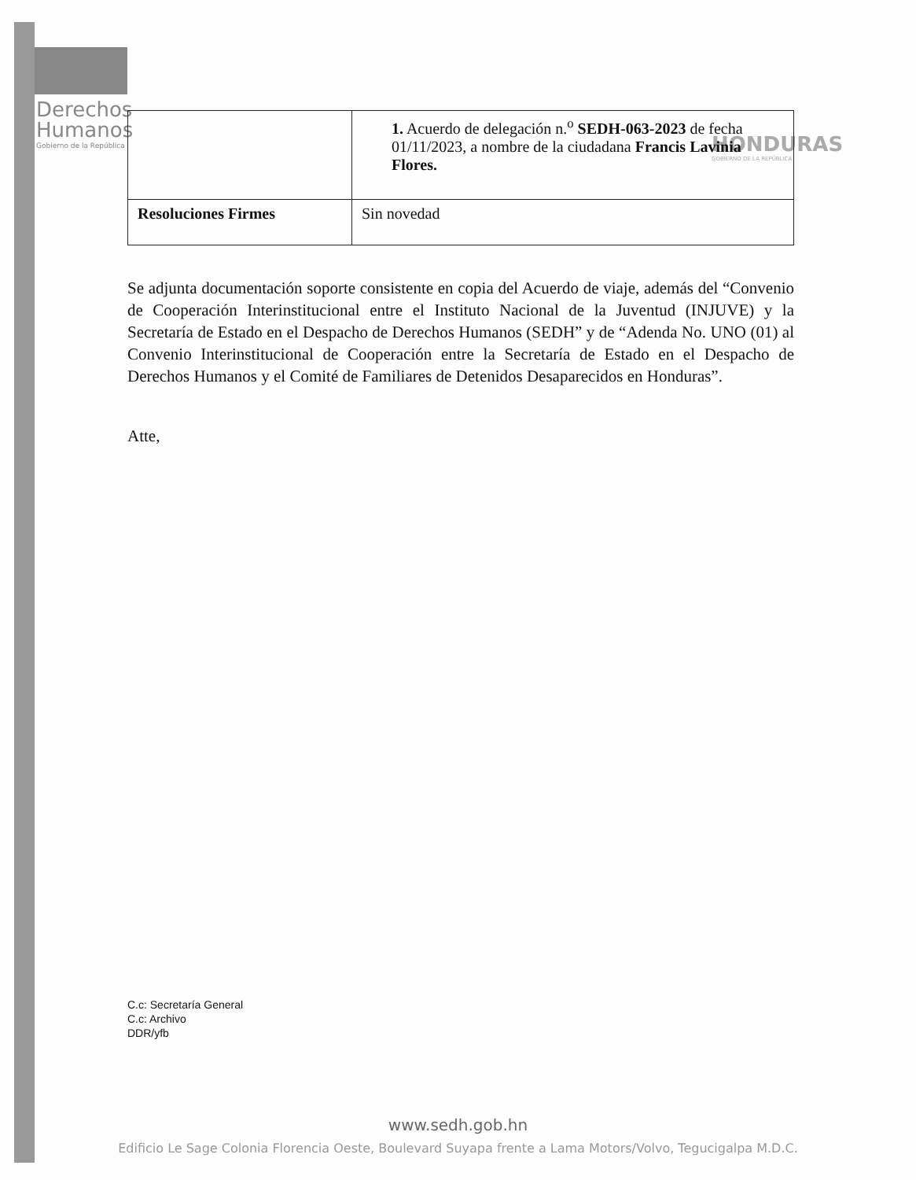Derechos
Humanos
Gobierno de la República
HONDURAS
GOBIERNO DE LA REPÚBLICA
| | 1. Acuerdo de delegación n.<sup>o</sup> SEDH-063-2023 de fecha 01/11/2023, a nombre de la ciudadana Francis Lavinia Flores. |
| Resoluciones Firmes | Sin novedad |
Se adjunta documentación soporte consistente en copia del Acuerdo de viaje, además del “Convenio de Cooperación Interinstitucional entre el Instituto Nacional de la Juventud (INJUVE) y la Secretaría de Estado en el Despacho de Derechos Humanos (SEDH” y de “Adenda No. UNO (01) al Convenio Interinstitucional de Cooperación entre la Secretaría de Estado en el Despacho de Derechos Humanos y el Comité de Familiares de Detenidos Desaparecidos en Honduras”.
Atte,
C.c: Secretaría General
C.c: Archivo
DDR/yfb
www.sedh.gob.hn
Edificio Le Sage Colonia Florencia Oeste, Boulevard Suyapa frente a Lama Motors/Volvo, Tegucigalpa M.D.C.